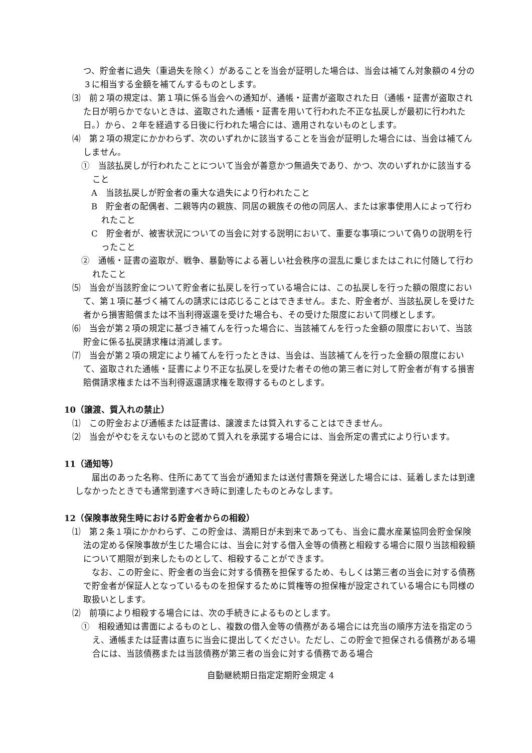つ、貯金者に過失（重過失を除く）があることを当会が証明した場合は、当会は補てん対象額の４分の３に相当する金額を補てんするものとします。
⑶　前２項の規定は、第１項に係る当会への通知が、通帳・証書が盗取された日（通帳・証書が盗取された日が明らかでないときは、盗取された通帳・証書を用いて行われた不正な払戻しが最初に行われた日。）から、２年を経過する日後に行われた場合には、適用されないものとします。
⑷　第２項の規定にかかわらず、次のいずれかに該当することを当会が証明した場合には、当会は補てんしません。
①　当該払戻しが行われたことについて当会が善意かつ無過失であり、かつ、次のいずれかに該当すること
A　当該払戻しが貯金者の重大な過失により行われたこと
B　貯金者の配偶者、二親等内の親族、同居の親族その他の同居人、または家事使用人によって行われたこと
C　貯金者が、被害状況についての当会に対する説明において、重要な事項について偽りの説明を行ったこと
②　通帳・証書の盗取が、戦争、暴動等による著しい社会秩序の混乱に乗じまたはこれに付随して行われたこと
⑸　当会が当該貯金について貯金者に払戻しを行っている場合には、この払戻しを行った額の限度において、第１項に基づく補てんの請求には応じることはできません。また、貯金者が、当該払戻しを受けた者から損害賠償または不当利得返還を受けた場合も、その受けた限度において同様とします。
⑹　当会が第２項の規定に基づき補てんを行った場合に、当該補てんを行った金額の限度において、当該貯金に係る払戻請求権は消滅します。
⑺　当会が第２項の規定により補てんを行ったときは、当会は、当該補てんを行った金額の限度において、盗取された通帳・証書により不正な払戻しを受けた者その他の第三者に対して貯金者が有する損害賠償請求権または不当利得返還請求権を取得するものとします。
10（譲渡、質入れの禁止）
⑴　この貯金および通帳または証書は、譲渡または質入れすることはできません。
⑵　当会がやむをえないものと認めて質入れを承諾する場合には、当会所定の書式により行います。
11（通知等）
　届出のあった名称、住所にあてて当会が通知または送付書類を発送した場合には、延着しまたは到達しなかったときでも通常到達すべき時に到達したものとみなします。
12（保険事故発生時における貯金者からの相殺）
⑴　第２条１項にかかわらず、この貯金は、満期日が未到来であっても、当会に農水産業協同会貯金保険法の定める保険事故が生じた場合には、当会に対する借入金等の債務と相殺する場合に限り当該相殺額について期限が到来したものとして、相殺することができます。
　なお、この貯金に、貯金者の当会に対する債務を担保するため、もしくは第三者の当会に対する債務で貯金者が保証人となっているものを担保するために質権等の担保権が設定されている場合にも同様の取扱いとします。
⑵　前項により相殺する場合には、次の手続きによるものとします。
①　相殺通知は書面によるものとし、複数の借入金等の債務がある場合には充当の順序方法を指定のうえ、通帳または証書は直ちに当会に提出してください。ただし、この貯金で担保される債務がある場合には、当該債務または当該債務が第三者の当会に対する債務である場合
自動継続期日指定定期貯金規定 4